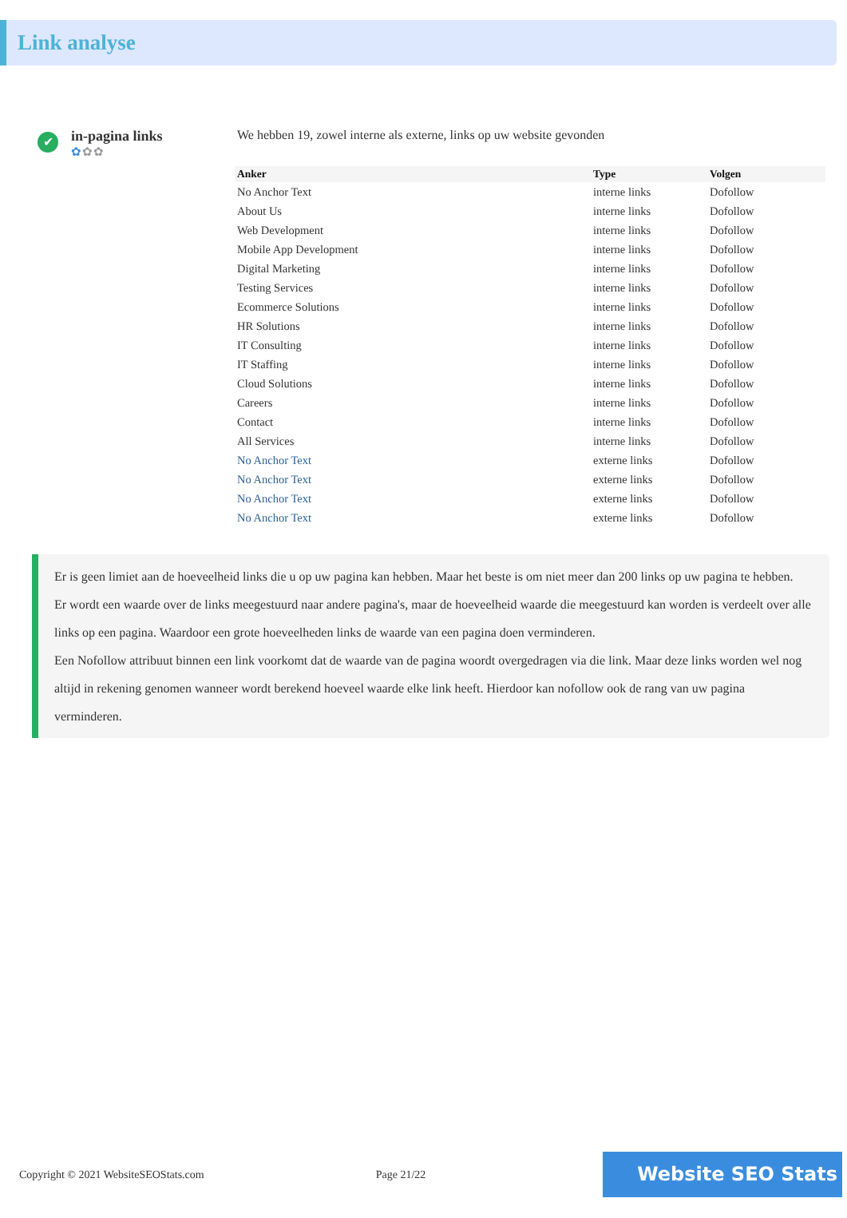Link analyse
✔
in-pagina links
✿✿✿
We hebben 19, zowel interne als externe, links op uw website gevonden
| Anker | Type | Volgen |
| --- | --- | --- |
| No Anchor Text | interne links | Dofollow |
| About Us | interne links | Dofollow |
| Web Development | interne links | Dofollow |
| Mobile App Development | interne links | Dofollow |
| Digital Marketing | interne links | Dofollow |
| Testing Services | interne links | Dofollow |
| Ecommerce Solutions | interne links | Dofollow |
| HR Solutions | interne links | Dofollow |
| IT Consulting | interne links | Dofollow |
| IT Staffing | interne links | Dofollow |
| Cloud Solutions | interne links | Dofollow |
| Careers | interne links | Dofollow |
| Contact | interne links | Dofollow |
| All Services | interne links | Dofollow |
| No Anchor Text | externe links | Dofollow |
| No Anchor Text | externe links | Dofollow |
| No Anchor Text | externe links | Dofollow |
| No Anchor Text | externe links | Dofollow |
Er is geen limiet aan de hoeveelheid links die u op uw pagina kan hebben. Maar het beste is om niet meer dan 200 links op uw pagina te hebben.
Er wordt een waarde over de links meegestuurd naar andere pagina's, maar de hoeveelheid waarde die meegestuurd kan worden is verdeelt over alle links op een pagina. Waardoor een grote hoeveelheden links de waarde van een pagina doen verminderen.
Een Nofollow attribuut binnen een link voorkomt dat de waarde van de pagina woordt overgedragen via die link. Maar deze links worden wel nog altijd in rekening genomen wanneer wordt berekend hoeveel waarde elke link heeft. Hierdoor kan nofollow ook de rang van uw pagina verminderen.
Copyright © 2021 WebsiteSEOStats.com Page 21/22
Website SEO Stats